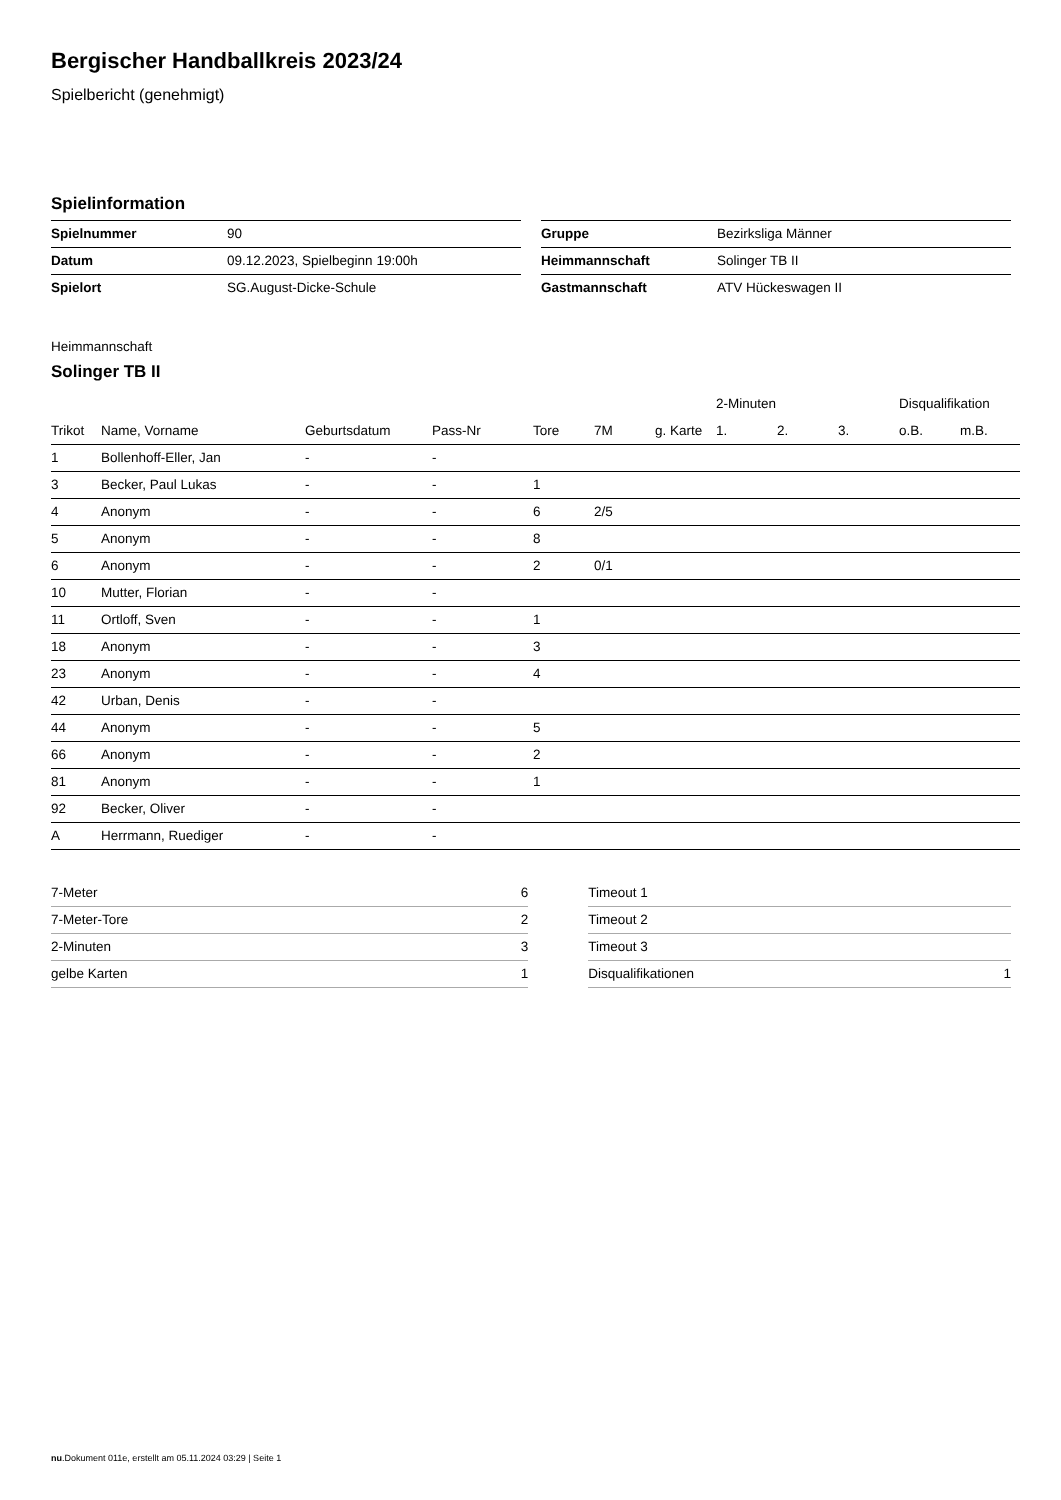Bergischer Handballkreis 2023/24
Spielbericht (genehmigt)
Spielinformation
| Spielnummer | 90 |
| Datum | 09.12.2023, Spielbeginn 19:00h |
| Spielort | SG.August-Dicke-Schule |
| Gruppe | Bezirksliga Männer |
| Heimmannschaft | Solinger TB II |
| Gastmannschaft | ATV Hückeswagen II |
Heimmannschaft
Solinger TB II
| | | | | | | | 2-Minuten | | | Disqualifikation | |
| --- | --- | --- | --- | --- | --- | --- | --- | --- | --- | --- | --- |
| Trikot | Name, Vorname | Geburtsdatum | Pass-Nr | Tore | 7M | g. Karte | 1. | 2. | 3. | o.B. | m.B. |
| 1 | Bollenhoff-Eller, Jan | - | - | | | | | | | | |
| 3 | Becker, Paul Lukas | - | - | 1 | | | | | | | |
| 4 | Anonym | - | - | 6 | 2/5 | | | | | | |
| 5 | Anonym | - | - | 8 | | | | | | | |
| 6 | Anonym | - | - | 2 | 0/1 | | | | | | |
| 10 | Mutter, Florian | - | - | | | | | | | | |
| 11 | Ortloff, Sven | - | - | 1 | | | | | | | |
| 18 | Anonym | - | - | 3 | | | | | | | |
| 23 | Anonym | - | - | 4 | | | | | | | |
| 42 | Urban, Denis | - | - | | | | | | | | |
| 44 | Anonym | - | - | 5 | | | | | | | |
| 66 | Anonym | - | - | 2 | | | | | | | |
| 81 | Anonym | - | - | 1 | | | | | | | |
| 92 | Becker, Oliver | - | - | | | | | | | | |
| A | Herrmann, Ruediger | - | - | | | | | | | | |
| 7-Meter | 6 |
| 7-Meter-Tore | 2 |
| 2-Minuten | 3 |
| gelbe Karten | 1 |
| Timeout 1 | |
| Timeout 2 | |
| Timeout 3 | |
| Disqualifikationen | 1 |
nu.Dokument 011e, erstellt am 05.11.2024 03:29 | Seite 1